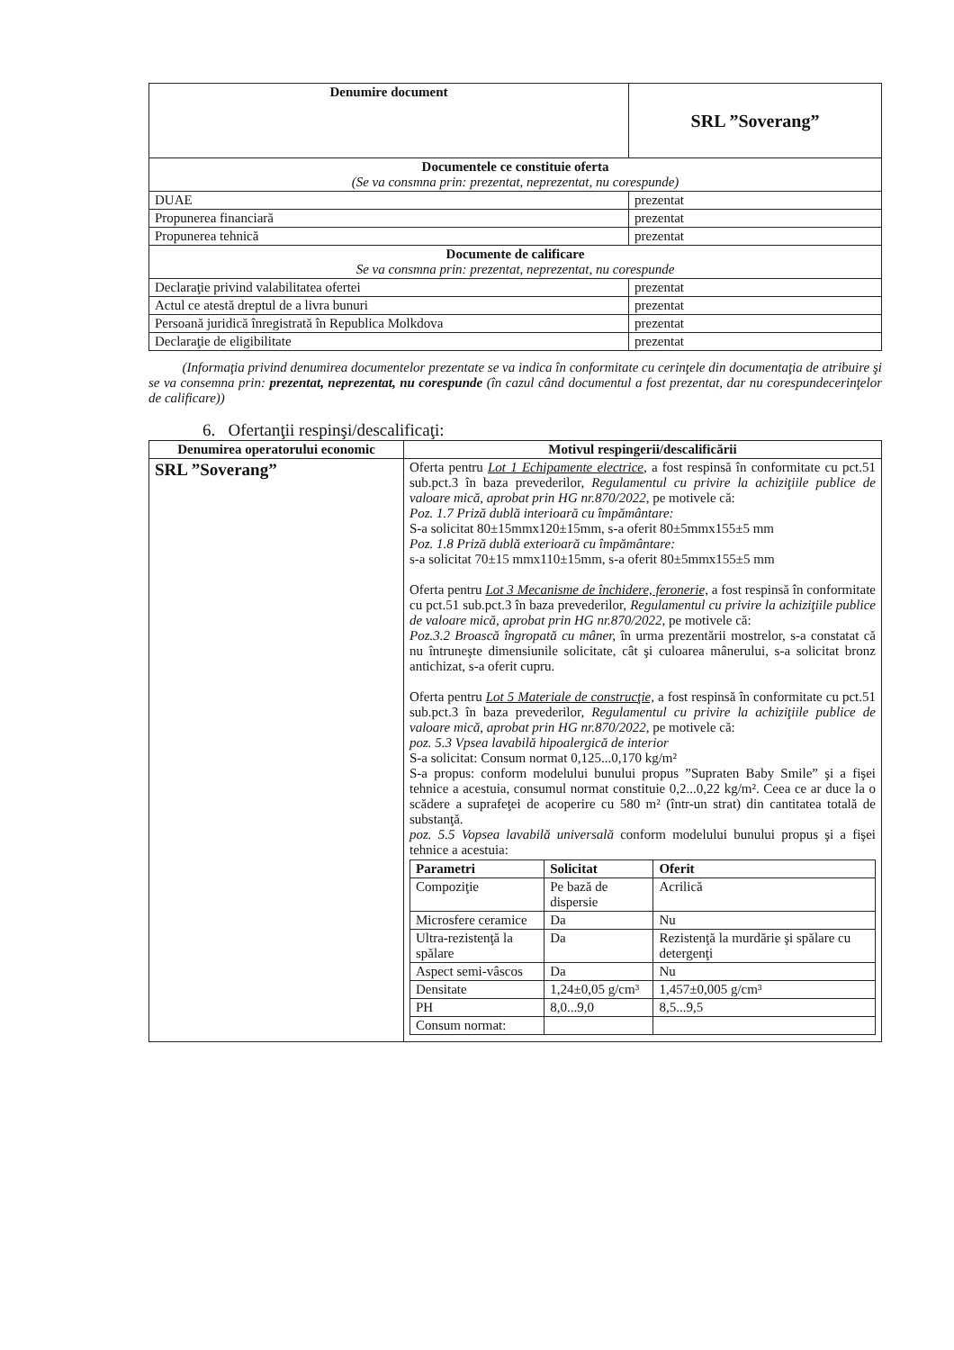| Denumire document | SRL ”Soverang” |
| --- | --- |
| Documentele ce constituie oferta (Se va consmna prin: prezentat, neprezentat, nu corespunde) | |
| DUAE | prezentat |
| Propunerea financiară | prezentat |
| Propunerea tehnică | prezentat |
| Documente de calificare Se va consmna prin: prezentat, neprezentat, nu corespunde | |
| Declaraţie privind valabilitatea ofertei | prezentat |
| Actul ce atestă dreptul de a livra bunuri | prezentat |
| Persoană juridică înregistrată în Republica Molkdova | prezentat |
| Declaraţie de eligibilitate | prezentat |
(Informaţia privind denumirea documentelor prezentate se va indica în conformitate cu cerinţele din documentaţia de atribuire şi se va consemna prin: prezentat, neprezentat, nu corespunde (în cazul când documentul a fost prezentat, dar nu corespundecerinţelor de calificare))
6. Ofertanţii respinşi/descalificaţi:
| Denumirea operatorului economic | Motivul respingerii/descalificării |
| --- | --- |
| SRL ”Soverang” | Oferta pentru Lot 1 Echipamente electrice , a fost respinsă în conformitate cu pct.51 sub.pct.3 în baza prevederilor, Regulamentul cu privire la achiziţiile publice de valoare mică, aprobat prin HG nr.870/2022 , pe motivele că: Poz. 1.7 Priză dublă interioară cu împământare: S-a solicitat 80±15mmx120±15mm, s-a oferit 80±5mmx155±5 mm Poz. 1.8 Priză dublă exterioară cu împământare: s-a solicitat 70±15 mmx110±15mm, s-a oferit 80±5mmx155±5 mm Oferta pentru Lot 3 Mecanisme de închidere, feronerie, a fost respinsă în conformitate cu pct.51 sub.pct.3 în baza prevederilor, Regulamentul cu privire la achiziţiile publice de valoare mică, aprobat prin HG nr.870/2022 , pe motivele că: Poz.3.2 Broască îngropată cu mâner, în urma prezentării mostrelor, s-a constatat că nu întruneşte dimensiunile solicitate, cât şi culoarea mânerului, s-a solicitat bronz antichizat, s-a oferit cupru. Oferta pentru Lot 5 Materiale de construcţie, a fost respinsă în conformitate cu pct.51 sub.pct.3 în baza prevederilor, Regulamentul cu privire la achiziţiile publice de valoare mică, aprobat prin HG nr.870/2022 , pe motivele că: poz. 5.3 Vpsea lavabilă hipoalergică de interior S-a solicitat: Consum normat 0,125...0,170 kg/m² S-a propus: conform modelului bunului propus ”Supraten Baby Smile” şi a fişei tehnice a acestuia, consumul normat constituie 0,2...0,22 kg/m². Ceea ce ar duce la o scădere a suprafeţei de acoperire cu 580 m² (într-un strat) din cantitatea totală de substanţă. poz. 5.5 Vopsea lavabilă universală conform modelului bunului propus şi a fişei tehnice a acestuia: / Parametri / Solicitat / Oferit / / --- / --- / --- / / Compoziţie / Pe bază de dispersie / Acrilică / / Microsfere ceramice / Da / Nu / / Ultra-rezistenţă la spălare / Da / Rezistenţă la murdărie şi spălare cu detergenţi / / Aspect semi-vâscos / Da / Nu / / Densitate / 1,24±0,05 g/cm³ / 1,457±0,005 g/cm³ / / PH / 8,0...9,0 / 8,5...9,5 / / Consum normat: / / / |